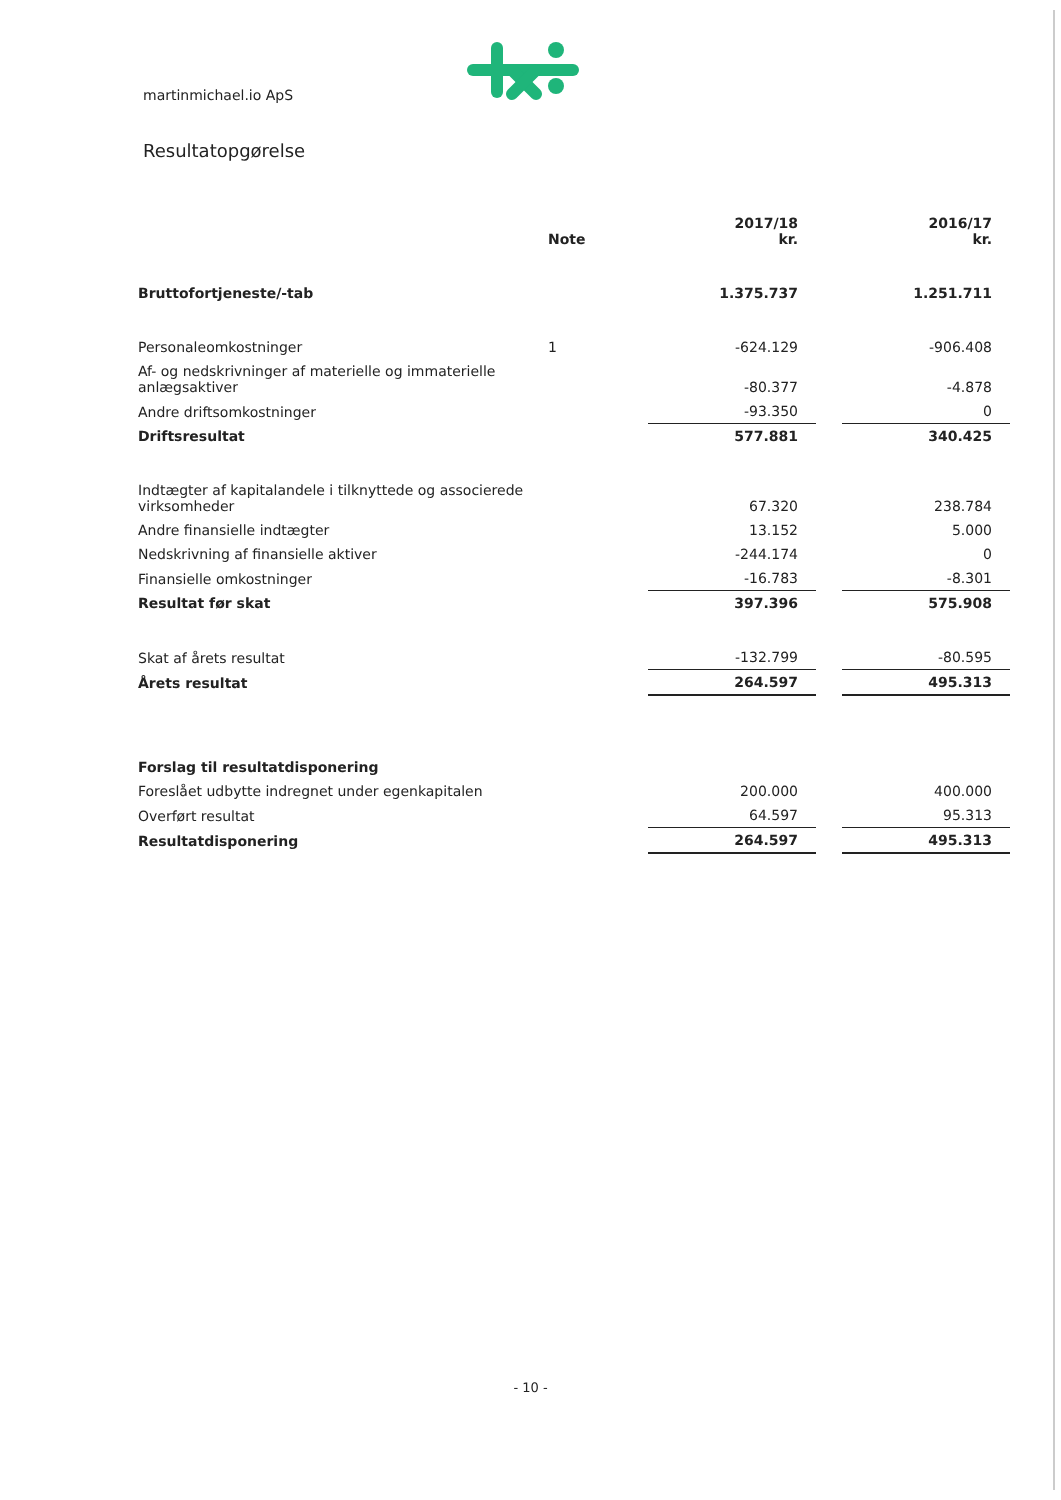martinmichael.io ApS
Resultatopgørelse
| | Note | 2017/18 kr. | | 2016/17 kr. |
| Bruttofortjeneste/-tab | | 1.375.737 | | 1.251.711 |
| Personaleomkostninger | 1 | -624.129 | | -906.408 |
| Af- og nedskrivninger af materielle og immaterielle anlægsaktiver | | -80.377 | | -4.878 |
| Andre driftsomkostninger | | -93.350 | | 0 |
| Driftsresultat | | 577.881 | | 340.425 |
| Indtægter af kapitalandele i tilknyttede og associerede virksomheder | | 67.320 | | 238.784 |
| Andre finansielle indtægter | | 13.152 | | 5.000 |
| Nedskrivning af finansielle aktiver | | -244.174 | | 0 |
| Finansielle omkostninger | | -16.783 | | -8.301 |
| Resultat før skat | | 397.396 | | 575.908 |
| Skat af årets resultat | | -132.799 | | -80.595 |
| Årets resultat | | 264.597 | | 495.313 |
| Forslag til resultatdisponering | | | | |
| Foreslået udbytte indregnet under egenkapitalen | | 200.000 | | 400.000 |
| Overført resultat | | 64.597 | | 95.313 |
| Resultatdisponering | | 264.597 | | 495.313 |
- 10 -